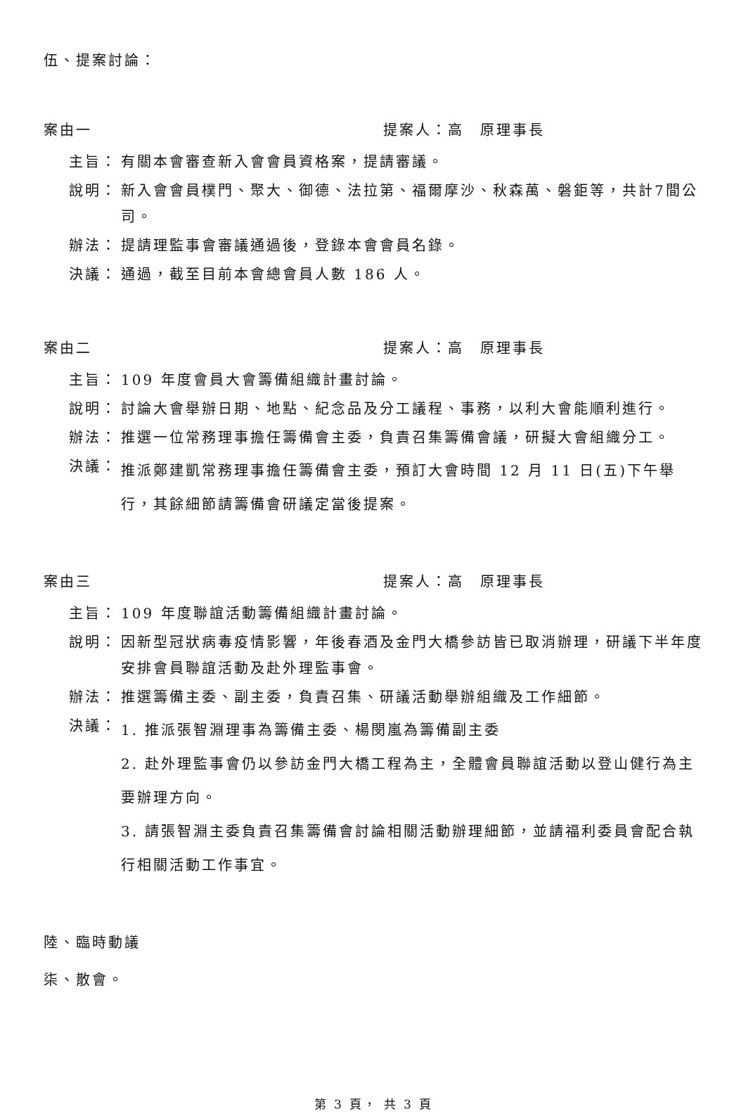伍、提案討論：
案由一 提案人：高　原理事長
主旨： 有關本會審查新入會會員資格案，提請審議。
說明： 新入會會員樸門、聚大、御德、法拉第、福爾摩沙、秋森萬、磐鉅等，共計7間公司。
辦法： 提請理監事會審議通過後，登錄本會會員名錄。
決議： 通過，截至目前本會總會員人數 186 人。
案由二 提案人：高　原理事長
主旨： 109 年度會員大會籌備組織計畫討論。
說明： 討論大會舉辦日期、地點、紀念品及分工議程、事務，以利大會能順利進行。
辦法： 推選一位常務理事擔任籌備會主委，負責召集籌備會議，研擬大會組織分工。
決議： 推派鄭建凱常務理事擔任籌備會主委，預訂大會時間 12 月 11 日(五)下午舉行，其餘細節請籌備會研議定當後提案。
案由三 提案人：高　原理事長
主旨： 109 年度聯誼活動籌備組織計畫討論。
說明： 因新型冠狀病毒疫情影響，年後春酒及金門大橋參訪皆已取消辦理，研議下半年度安排會員聯誼活動及赴外理監事會。
辦法： 推選籌備主委、副主委，負責召集、研議活動舉辦組織及工作細節。
決議： 1. 推派張智淵理事為籌備主委、楊閔嵐為籌備副主委
2. 赴外理監事會仍以參訪金門大橋工程為主，全體會員聯誼活動以登山健行為主要辦理方向。
3. 請張智淵主委負責召集籌備會討論相關活動辦理細節，並請福利委員會配合執行相關活動工作事宜。
陸、臨時動議
柒、散會。
第 3 頁， 共 3 頁